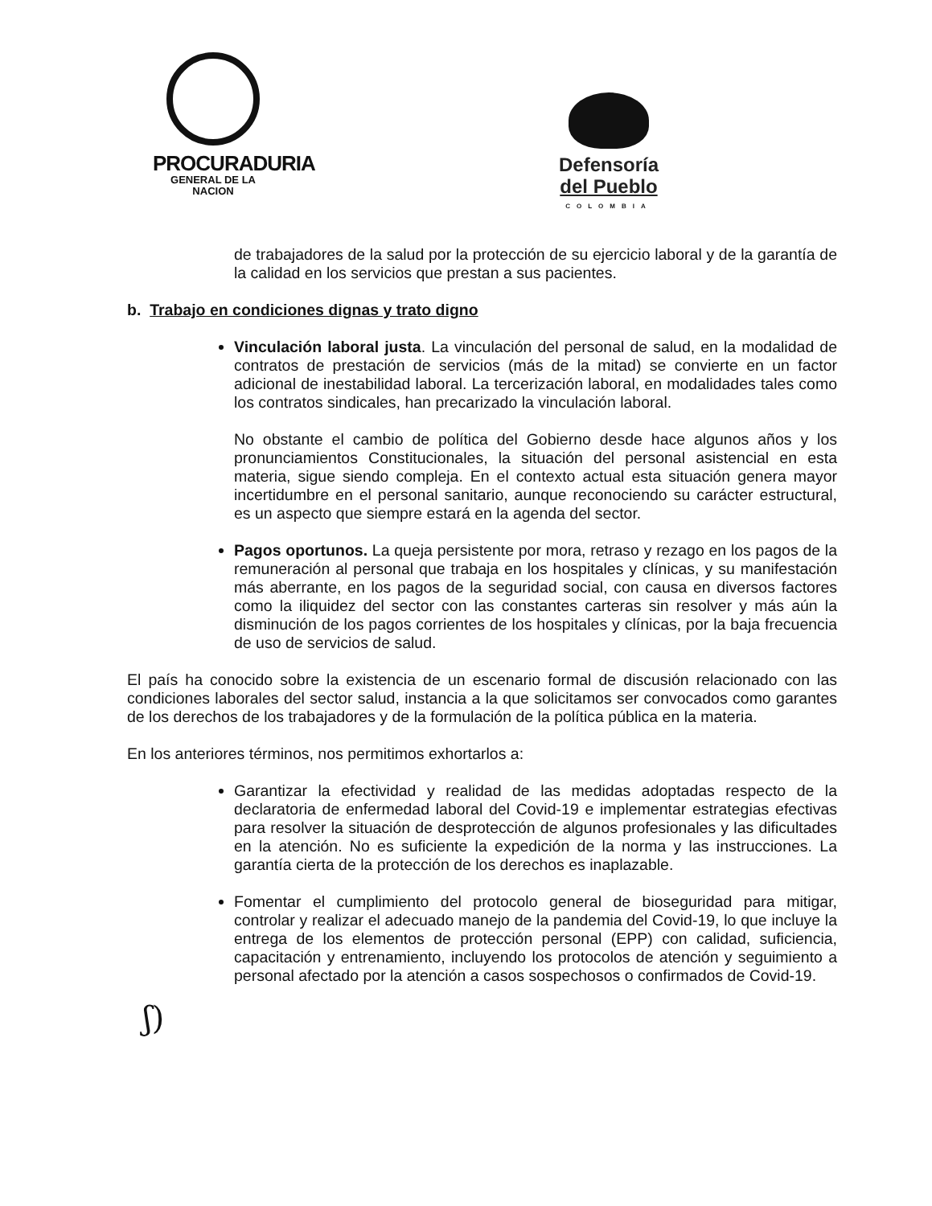PROCURADURIA
GENERAL DE LA NACION
Defensoría
del Pueblo
COLOMBIA
de trabajadores de la salud por la protección de su ejercicio laboral y de la garantía de la calidad en los servicios que prestan a sus pacientes.
b. Trabajo en condiciones dignas y trato digno
Vinculación laboral justa. La vinculación del personal de salud, en la modalidad de contratos de prestación de servicios (más de la mitad) se convierte en un factor adicional de inestabilidad laboral. La tercerización laboral, en modalidades tales como los contratos sindicales, han precarizado la vinculación laboral.
No obstante el cambio de política del Gobierno desde hace algunos años y los pronunciamientos Constitucionales, la situación del personal asistencial en esta materia, sigue siendo compleja. En el contexto actual esta situación genera mayor incertidumbre en el personal sanitario, aunque reconociendo su carácter estructural, es un aspecto que siempre estará en la agenda del sector.
Pagos oportunos. La queja persistente por mora, retraso y rezago en los pagos de la remuneración al personal que trabaja en los hospitales y clínicas, y su manifestación más aberrante, en los pagos de la seguridad social, con causa en diversos factores como la iliquidez del sector con las constantes carteras sin resolver y más aún la disminución de los pagos corrientes de los hospitales y clínicas, por la baja frecuencia de uso de servicios de salud.
El país ha conocido sobre la existencia de un escenario formal de discusión relacionado con las condiciones laborales del sector salud, instancia a la que solicitamos ser convocados como garantes de los derechos de los trabajadores y de la formulación de la política pública en la materia.
En los anteriores términos, nos permitimos exhortarlos a:
Garantizar la efectividad y realidad de las medidas adoptadas respecto de la declaratoria de enfermedad laboral del Covid-19 e implementar estrategias efectivas para resolver la situación de desprotección de algunos profesionales y las dificultades en la atención. No es suficiente la expedición de la norma y las instrucciones. La garantía cierta de la protección de los derechos es inaplazable.
Fomentar el cumplimiento del protocolo general de bioseguridad para mitigar, controlar y realizar el adecuado manejo de la pandemia del Covid-19, lo que incluye la entrega de los elementos de protección personal (EPP) con calidad, suficiencia, capacitación y entrenamiento, incluyendo los protocolos de atención y seguimiento a personal afectado por la atención a casos sospechosos o confirmados de Covid-19.
ʃ)